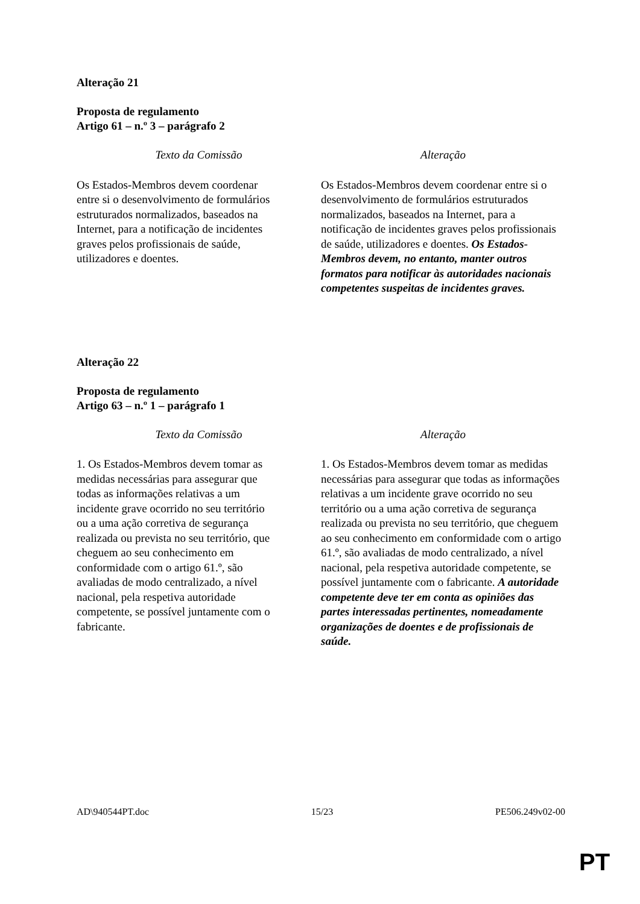Alteração 21
Proposta de regulamento
Artigo 61 – n.º 3 – parágrafo 2
| Texto da Comissão | Alteração |
| --- | --- |
| Os Estados-Membros devem coordenar entre si o desenvolvimento de formulários estruturados normalizados, baseados na Internet, para a notificação de incidentes graves pelos profissionais de saúde, utilizadores e doentes. | Os Estados-Membros devem coordenar entre si o desenvolvimento de formulários estruturados normalizados, baseados na Internet, para a notificação de incidentes graves pelos profissionais de saúde, utilizadores e doentes. Os Estados-Membros devem, no entanto, manter outros formatos para notificar às autoridades nacionais competentes suspeitas de incidentes graves. |
Alteração 22
Proposta de regulamento
Artigo 63 – n.º 1 – parágrafo 1
| Texto da Comissão | Alteração |
| --- | --- |
| 1. Os Estados-Membros devem tomar as medidas necessárias para assegurar que todas as informações relativas a um incidente grave ocorrido no seu território ou a uma ação corretiva de segurança realizada ou prevista no seu território, que cheguem ao seu conhecimento em conformidade com o artigo 61.º, são avaliadas de modo centralizado, a nível nacional, pela respetiva autoridade competente, se possível juntamente com o fabricante. | 1. Os Estados-Membros devem tomar as medidas necessárias para assegurar que todas as informações relativas a um incidente grave ocorrido no seu território ou a uma ação corretiva de segurança realizada ou prevista no seu território, que cheguem ao seu conhecimento em conformidade com o artigo 61.º, são avaliadas de modo centralizado, a nível nacional, pela respetiva autoridade competente, se possível juntamente com o fabricante. A autoridade competente deve ter em conta as opiniões das partes interessadas pertinentes, nomeadamente organizações de doentes e de profissionais de saúde. |
AD\940544PT.doc 15/23 PE506.249v02-00
PT